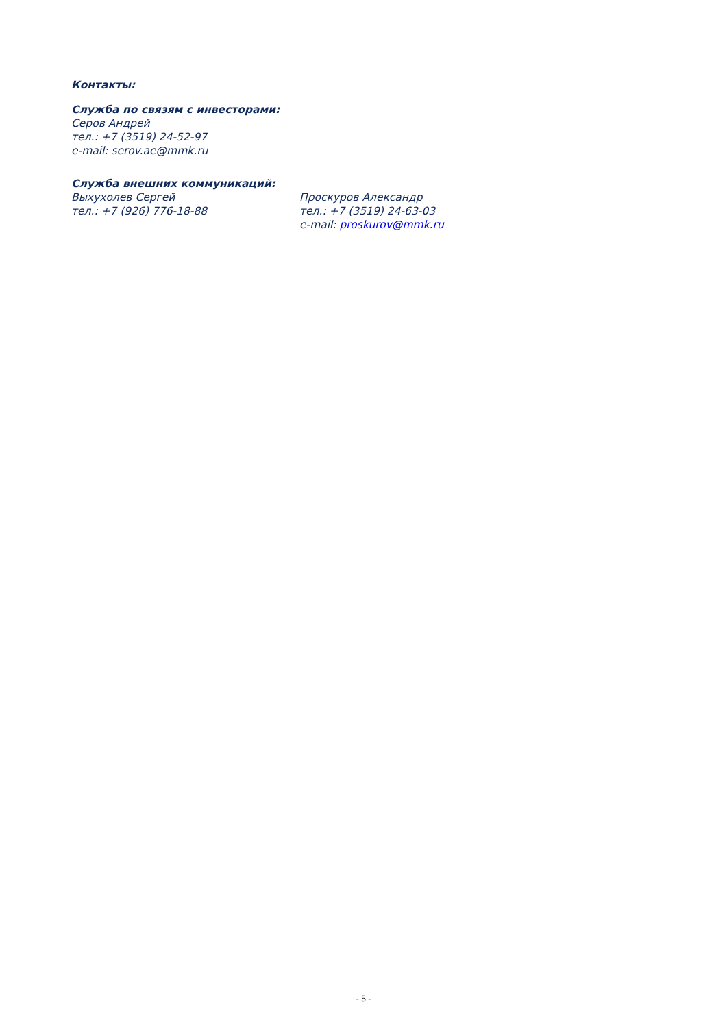Контакты:
Служба по связям с инвесторами:
Серов Андрей
тел.: +7 (3519) 24-52-97
e-mail: serov.ae@mmk.ru
Служба внешних коммуникаций:
Выхухолев Сергей
тел.: +7 (926) 776-18-88
Проскуров Александр
тел.: +7 (3519) 24-63-03
e-mail: proskurov@mmk.ru
- 5 -